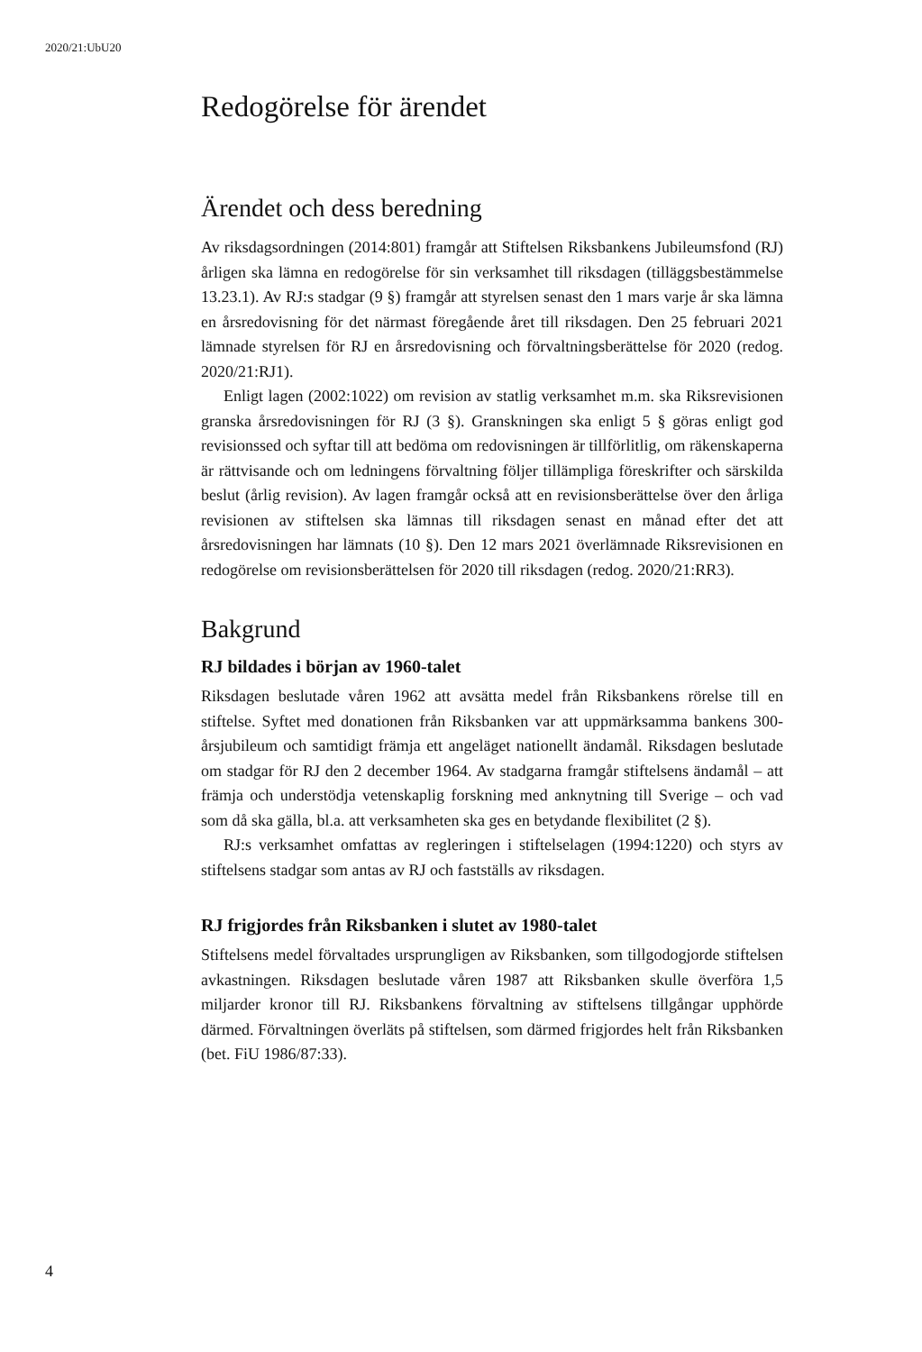2020/21:UbU20
Redogörelse för ärendet
Ärendet och dess beredning
Av riksdagsordningen (2014:801) framgår att Stiftelsen Riksbankens Jubileumsfond (RJ) årligen ska lämna en redogörelse för sin verksamhet till riksdagen (tilläggsbestämmelse 13.23.1). Av RJ:s stadgar (9 §) framgår att styrelsen senast den 1 mars varje år ska lämna en årsredovisning för det närmast föregående året till riksdagen. Den 25 februari 2021 lämnade styrelsen för RJ en årsredovisning och förvaltningsberättelse för 2020 (redog. 2020/21:RJ1).
Enligt lagen (2002:1022) om revision av statlig verksamhet m.m. ska Riksrevisionen granska årsredovisningen för RJ (3 §). Granskningen ska enligt 5 § göras enligt god revisionssed och syftar till att bedöma om redovisningen är tillförlitlig, om räkenskaperna är rättvisande och om ledningens förvaltning följer tillämpliga föreskrifter och särskilda beslut (årlig revision). Av lagen framgår också att en revisionsberättelse över den årliga revisionen av stiftelsen ska lämnas till riksdagen senast en månad efter det att årsredovisningen har lämnats (10 §). Den 12 mars 2021 överlämnade Riksrevisionen en redogörelse om revisionsberättelsen för 2020 till riksdagen (redog. 2020/21:RR3).
Bakgrund
RJ bildades i början av 1960-talet
Riksdagen beslutade våren 1962 att avsätta medel från Riksbankens rörelse till en stiftelse. Syftet med donationen från Riksbanken var att uppmärksamma bankens 300-årsjubileum och samtidigt främja ett angeläget nationellt ändamål. Riksdagen beslutade om stadgar för RJ den 2 december 1964. Av stadgarna framgår stiftelsens ändamål – att främja och understödja vetenskaplig forskning med anknytning till Sverige – och vad som då ska gälla, bl.a. att verksamheten ska ges en betydande flexibilitet (2 §).
RJ:s verksamhet omfattas av regleringen i stiftelselagen (1994:1220) och styrs av stiftelsens stadgar som antas av RJ och fastställs av riksdagen.
RJ frigjordes från Riksbanken i slutet av 1980-talet
Stiftelsens medel förvaltades ursprungligen av Riksbanken, som tillgodogjorde stiftelsen avkastningen. Riksdagen beslutade våren 1987 att Riksbanken skulle överföra 1,5 miljarder kronor till RJ. Riksbankens förvaltning av stiftelsens tillgångar upphörde därmed. Förvaltningen överläts på stiftelsen, som därmed frigjordes helt från Riksbanken (bet. FiU 1986/87:33).
4